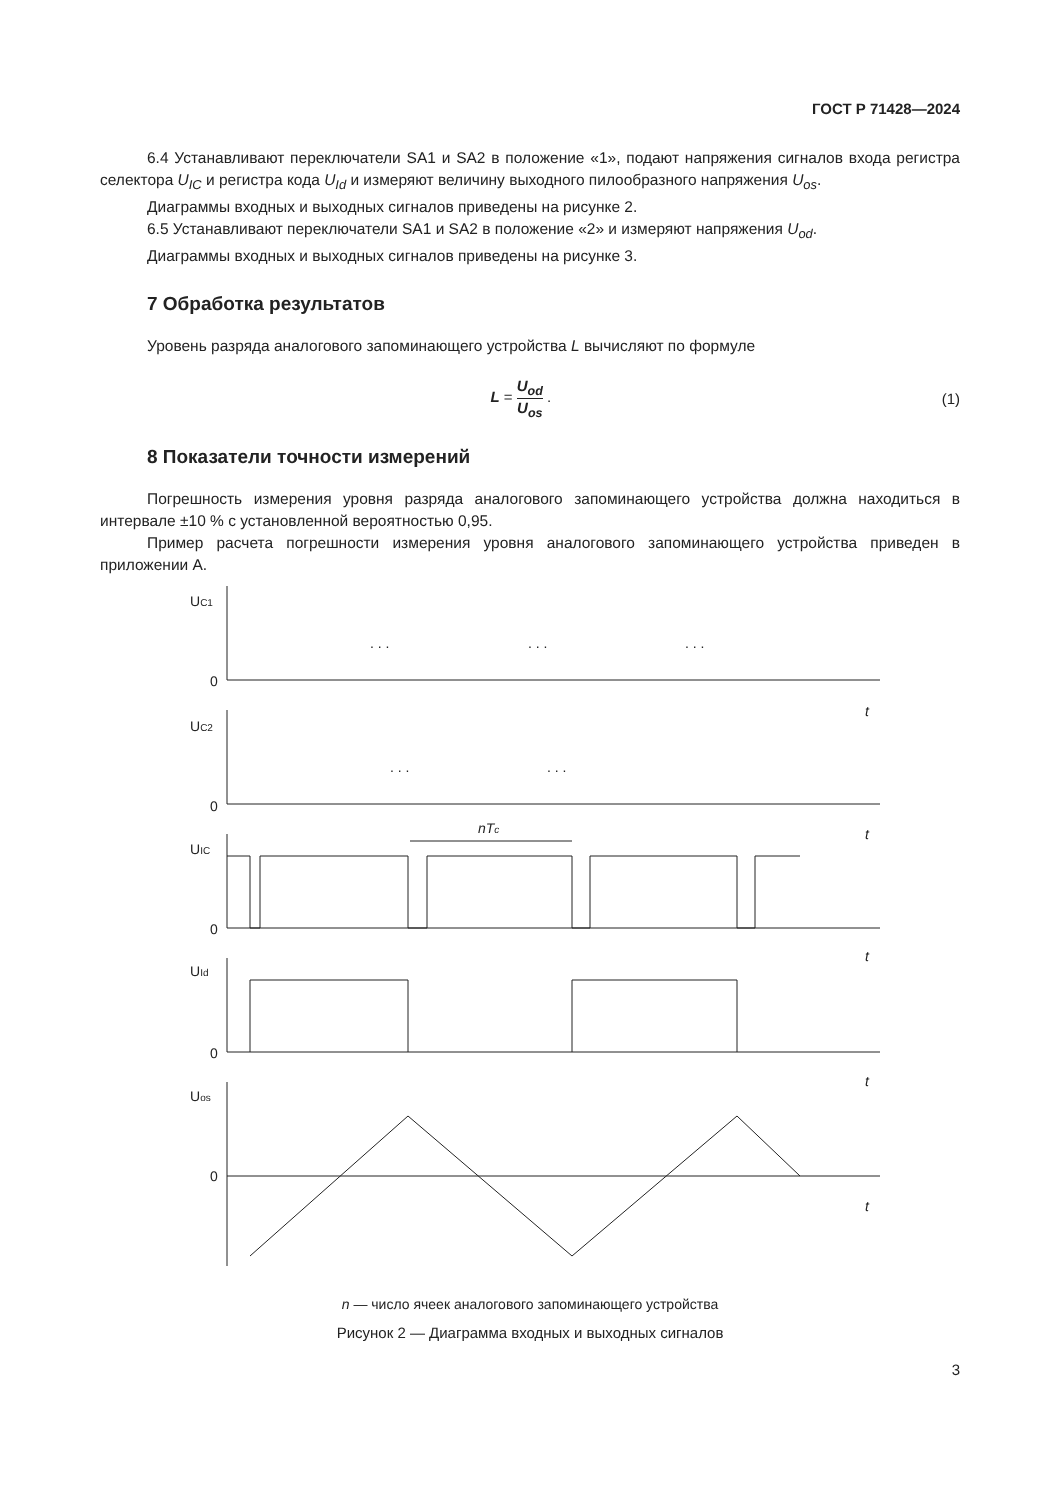ГОСТ Р 71428—2024
6.4 Устанавливают переключатели SA1 и SA2 в положение «1», подают напряжения сигналов входа регистра селектора U<sub>IC</sub> и регистра кода U<sub>Id</sub> и измеряют величину выходного пилообразного напряжения U<sub>os</sub>.
Диаграммы входных и выходных сигналов приведены на рисунке 2.
6.5 Устанавливают переключатели SA1 и SA2 в положение «2» и измеряют напряжения U<sub>od</sub>.
Диаграммы входных и выходных сигналов приведены на рисунке 3.
7 Обработка результатов
Уровень разряда аналогового запоминающего устройства L вычисляют по формуле
L = U<sub>od</sub> U<sub>os</sub> . (1)
8 Показатели точности измерений
Погрешность измерения уровня разряда аналогового запоминающего устройства должна находиться в интервале ±10 % с установленной вероятностью 0,95.
Пример расчета погрешности измерения уровня аналогового запоминающего устройства приведен в приложении А.
UC1
0
t
UC2
0
t
UIC
0
t
UId
0
t
Uos
0
t
nTc
. . .
. . .
. . .
. . .
. . .
n — число ячеек аналогового запоминающего устройства
Рисунок 2 — Диаграмма входных и выходных сигналов
3